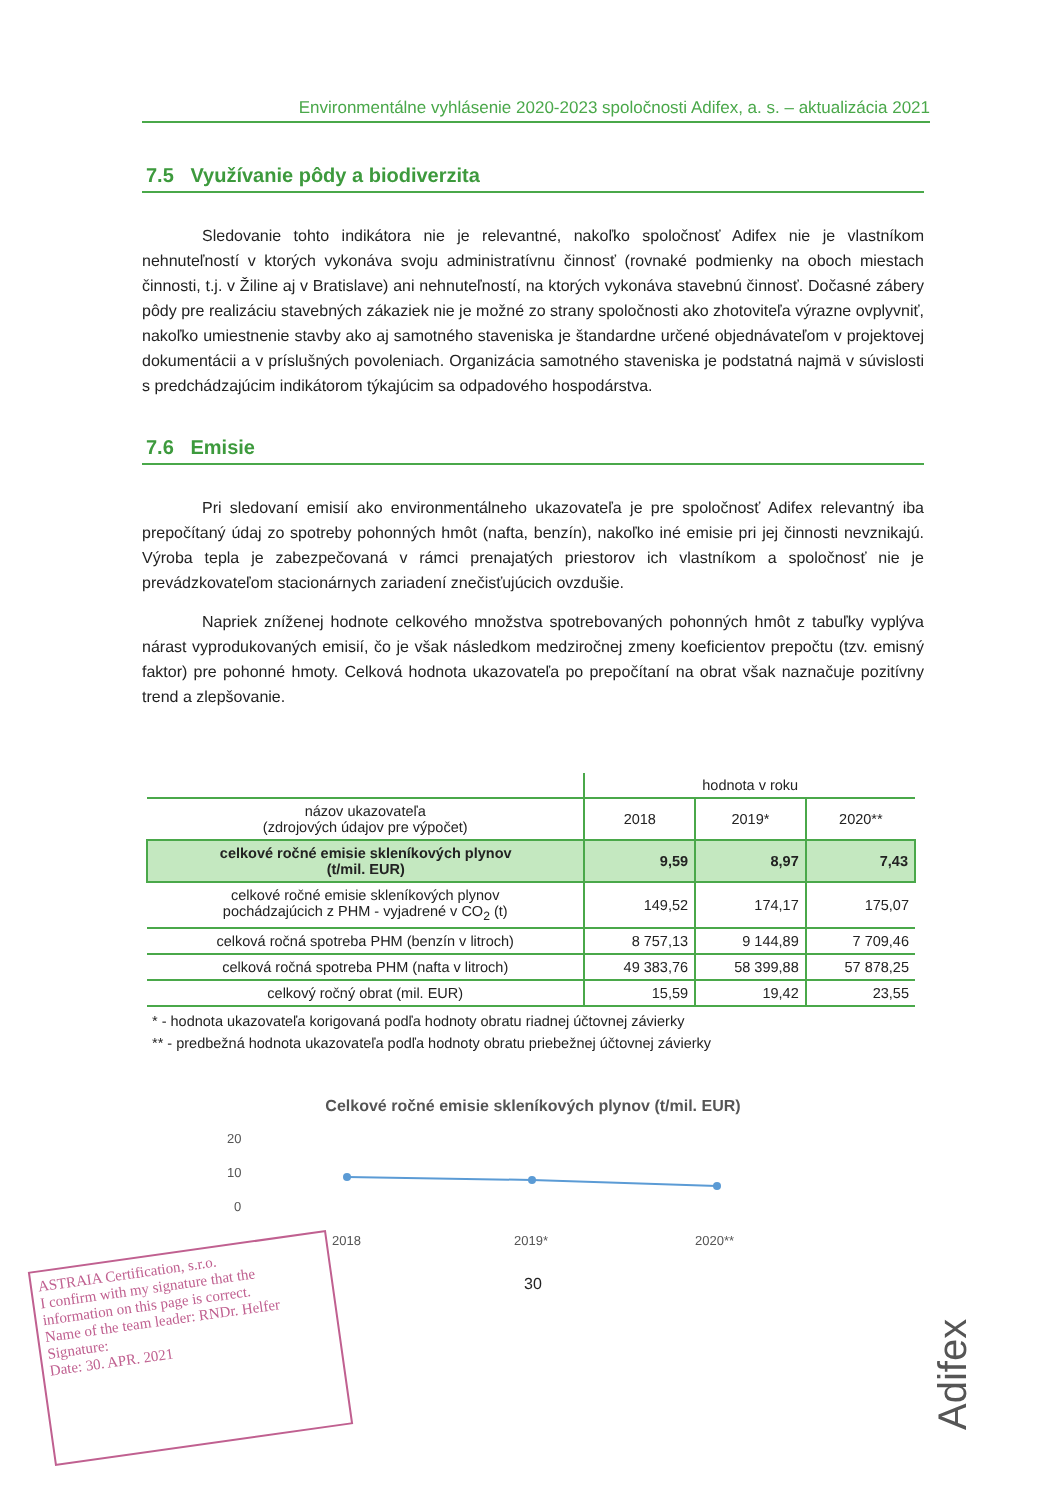Environmentálne vyhlásenie 2020-2023 spoločnosti Adifex, a. s. – aktualizácia 2021
7.5 Využívanie pôdy a biodiverzita
Sledovanie tohto indikátora nie je relevantné, nakoľko spoločnosť Adifex nie je vlastníkom nehnuteľností v ktorých vykonáva svoju administratívnu činnosť (rovnaké podmienky na oboch miestach činnosti, t.j. v Žiline aj v Bratislave) ani nehnuteľností, na ktorých vykonáva stavebnú činnosť. Dočasné zábery pôdy pre realizáciu stavebných zákaziek nie je možné zo strany spoločnosti ako zhotoviteľa výrazne ovplyvniť, nakoľko umiestnenie stavby ako aj samotného staveniska je štandardne určené objednávateľom v projektovej dokumentácii a v príslušných povoleniach. Organizácia samotného staveniska je podstatná najmä v súvislosti s predchádzajúcim indikátorom týkajúcim sa odpadového hospodárstva.
7.6 Emisie
Pri sledovaní emisií ako environmentálneho ukazovateľa je pre spoločnosť Adifex relevantný iba prepočítaný údaj zo spotreby pohonných hmôt (nafta, benzín), nakoľko iné emisie pri jej činnosti nevznikajú. Výroba tepla je zabezpečovaná v rámci prenajatých priestorov ich vlastníkom a spoločnosť nie je prevádzkovateľom stacionárnych zariadení znečisťujúcich ovzdušie.
Napriek zníženej hodnote celkového množstva spotrebovaných pohonných hmôt z tabuľky vyplýva nárast vyprodukovaných emisií, čo je však následkom medziročnej zmeny koeficientov prepočtu (tzv. emisný faktor) pre pohonné hmoty. Celková hodnota ukazovateľa po prepočítaní na obrat však naznačuje pozitívny trend a zlepšovanie.
| | hodnota v roku | | |
| --- | --- | --- | --- |
| názov ukazovateľa (zdrojových údajov pre výpočet) | 2018 | 2019* | 2020** |
| celkové ročné emisie skleníkových plynov (t/mil. EUR) | 9,59 | 8,97 | 7,43 |
| celkové ročné emisie skleníkových plynov pochádzajúcich z PHM - vyjadrené v CO<sub>2</sub> (t) | 149,52 | 174,17 | 175,07 |
| celková ročná spotreba PHM (benzín v litroch) | 8 757,13 | 9 144,89 | 7 709,46 |
| celková ročná spotreba PHM (nafta v litroch) | 49 383,76 | 58 399,88 | 57 878,25 |
| celkový ročný obrat (mil. EUR) | 15,59 | 19,42 | 23,55 |
* - hodnota ukazovateľa korigovaná podľa hodnoty obratu riadnej účtovnej závierky
** - predbežná hodnota ukazovateľa podľa hodnoty obratu priebežnej účtovnej závierky
Celkové ročné emisie skleníkových plynov (t/mil. EUR)
20
10
0
2018
2019*
2020**
30
ASTRAIA Certification, s.r.o.
I confirm with my signature that the information on this page is correct.
Name of the team leader: RNDr. Helfer Signature:
Date: 30. APR. 2021
Adifex